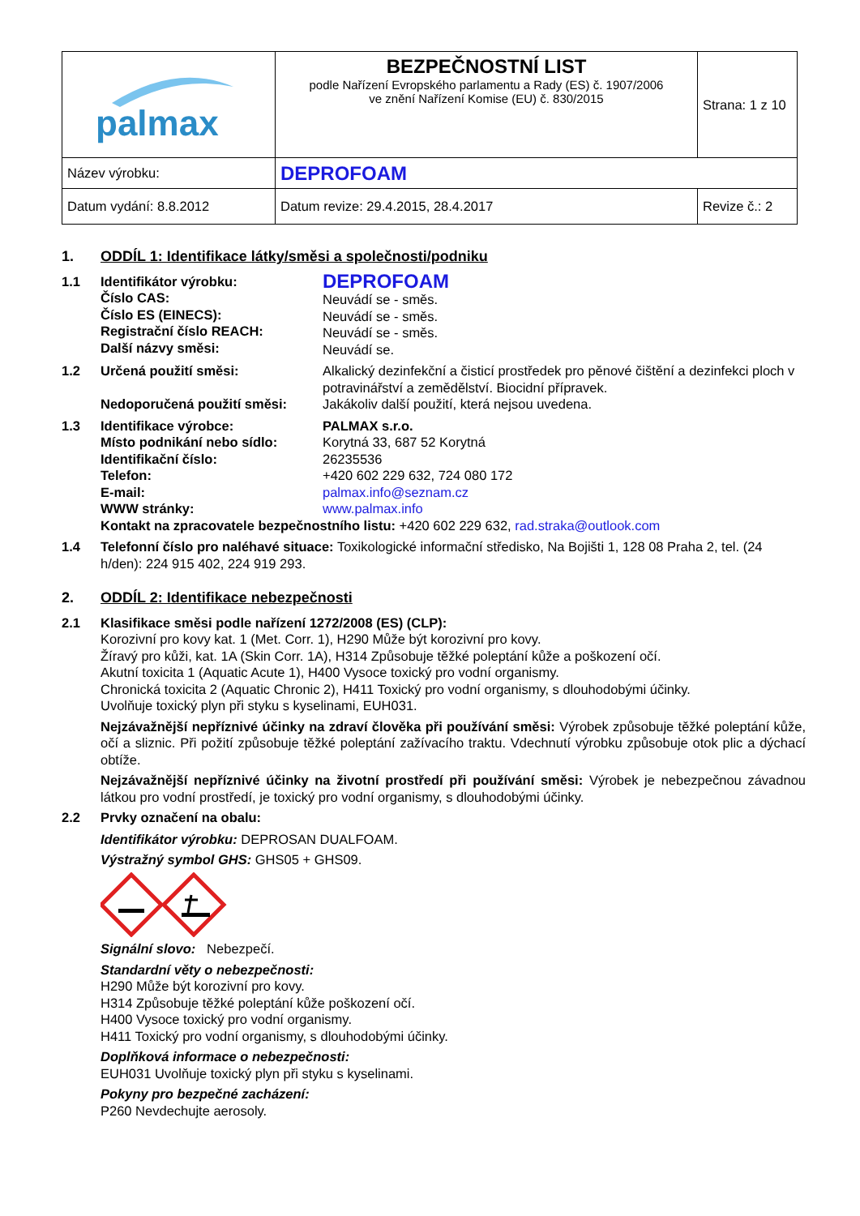| palmax | BEZPEČNOSTNÍ LIST podle Nařízení Evropského parlamentu a Rady (ES) č. 1907/2006 ve znění Nařízení Komise (EU) č. 830/2015 | Strana: 1 z 10 |
| Název výrobku: | DEPROFOAM | |
| Datum vydání: 8.8.2012 | Datum revize: 29.4.2015, 28.4.2017 | Revize č.: 2 |
1. ODDÍL 1: Identifikace látky/směsi a společnosti/podniku
1.1 Identifikátor výrobku:
Číslo CAS:
Číslo ES (EINECS):
Registrační číslo REACH:
Další názvy směsi: DEPROFOAM
Neuvádí se - směs.
Neuvádí se - směs.
Neuvádí se - směs.
Neuvádí se.
1.2 Určená použití směsi:
Nedoporučená použití směsi: Alkalický dezinfekční a čisticí prostředek pro pěnové čištění a dezinfekci ploch v potravinářství a zemědělství. Biocidní přípravek.
Jakákoliv další použití, která nejsou uvedena.
1.3 Identifikace výrobce:
Místo podnikání nebo sídlo:
Identifikační číslo:
Telefon:
E-mail:
WWW stránky: PALMAX s.r.o.
Korytná 33, 687 52 Korytná
26235536
+420 602 229 632, 724 080 172
palmax.info@seznam.cz
www.palmax.info
Kontakt na zpracovatele bezpečnostního listu: +420 602 229 632, rad.straka@outlook.com
1.4 Telefonní číslo pro naléhavé situace: Toxikologické informační středisko, Na Bojišti 1, 128 08 Praha 2, tel. (24 h/den): 224 915 402, 224 919 293.
2. ODDÍL 2: Identifikace nebezpečnosti
2.1 Klasifikace směsi podle nařízení 1272/2008 (ES) (CLP):
Korozivní pro kovy kat. 1 (Met. Corr. 1), H290 Může být korozivní pro kovy.
Žíravý pro kůži, kat. 1A (Skin Corr. 1A), H314 Způsobuje těžké poleptání kůže a poškození očí.
Akutní toxicita 1 (Aquatic Acute 1), H400 Vysoce toxický pro vodní organismy.
Chronická toxicita 2 (Aquatic Chronic 2), H411 Toxický pro vodní organismy, s dlouhodobými účinky.
Uvolňuje toxický plyn při styku s kyselinami, EUH031.
Nejzávažnější nepříznivé účinky na zdraví člověka při používání směsi: Výrobek způsobuje těžké poleptání kůže, očí a sliznic. Při požití způsobuje těžké poleptání zažívacího traktu. Vdechnutí výrobku způsobuje otok plic a dýchací obtíže.
Nejzávažnější nepříznivé účinky na životní prostředí při používání směsi: Výrobek je nebezpečnou závadnou látkou pro vodní prostředí, je toxický pro vodní organismy, s dlouhodobými účinky.
2.2 Prvky označení na obalu:
Identifikátor výrobku: DEPROSAN DUALFOAM.
Výstražný symbol GHS: GHS05 + GHS09.
Signální slovo: Nebezpečí.
Standardní věty o nebezpečnosti:
H290 Může být korozivní pro kovy.
H314 Způsobuje těžké poleptání kůže poškození očí.
H400 Vysoce toxický pro vodní organismy.
H411 Toxický pro vodní organismy, s dlouhodobými účinky.
Doplňková informace o nebezpečnosti:
EUH031 Uvolňuje toxický plyn při styku s kyselinami.
Pokyny pro bezpečné zacházení:
P260 Nevdechujte aerosoly.